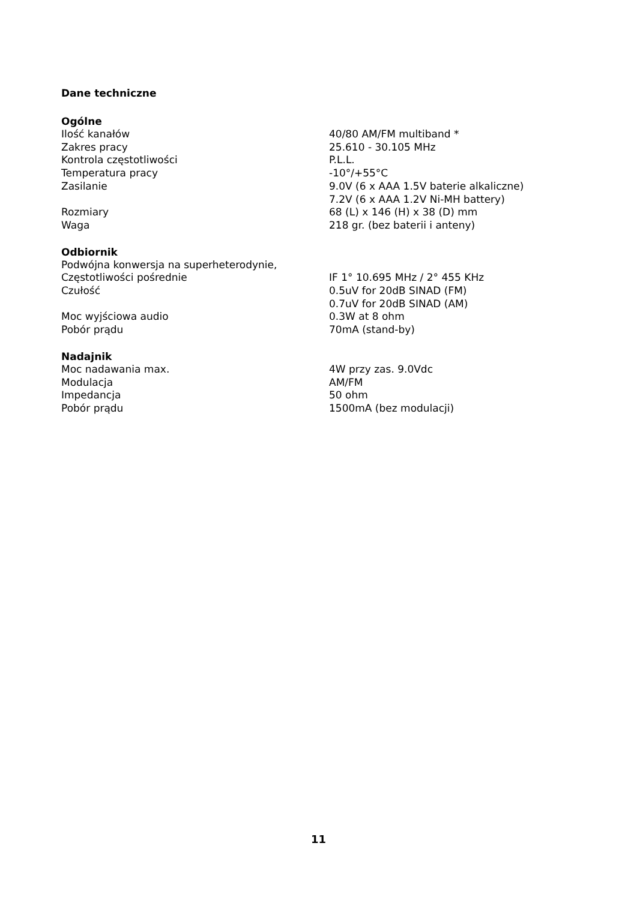Dane techniczne
Ogólne
| Ilość kanałów | 40/80 AM/FM multiband * |
| Zakres pracy | 25.610 - 30.105 MHz |
| Kontrola częstotliwości | P.L.L. |
| Temperatura pracy | -10°/+55°C |
| Zasilanie | 9.0V (6 x AAA 1.5V baterie alkaliczne) 7.2V (6 x AAA 1.2V Ni-MH battery) |
| Rozmiary | 68 (L) x 146 (H) x 38 (D) mm |
| Waga | 218 gr. (bez baterii i anteny) |
Odbiornik
| Podwójna konwersja na superheterodynie, | |
| Częstotliwości pośrednie | IF 1° 10.695 MHz / 2° 455 KHz |
| Czułość | 0.5uV for 20dB SINAD (FM) 0.7uV for 20dB SINAD (AM) |
| Moc wyjściowa audio | 0.3W at 8 ohm |
| Pobór prądu | 70mA (stand-by) |
Nadajnik
| Moc nadawania max. | 4W przy zas. 9.0Vdc |
| Modulacja | AM/FM |
| Impedancja | 50 ohm |
| Pobór prądu | 1500mA (bez modulacji) |
11